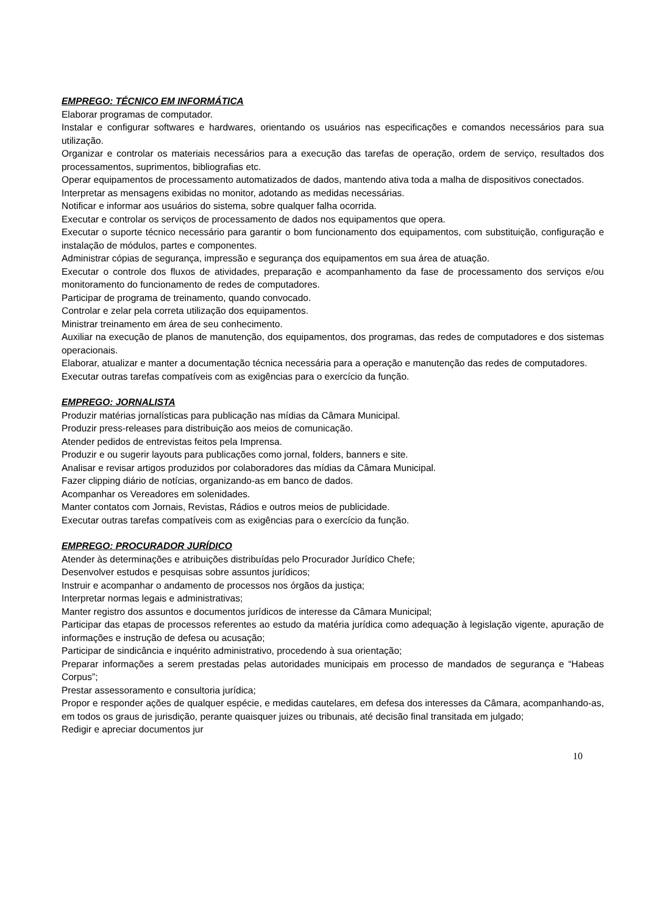EMPREGO: TÉCNICO EM INFORMÁTICA
Elaborar programas de computador.
Instalar e configurar softwares e hardwares, orientando os usuários nas especificações e comandos necessários para sua utilização.
Organizar e controlar os materiais necessários para a execução das tarefas de operação, ordem de serviço, resultados dos processamentos, suprimentos, bibliografias etc.
Operar equipamentos de processamento automatizados de dados, mantendo ativa toda a malha de dispositivos conectados.
Interpretar as mensagens exibidas no monitor, adotando as medidas necessárias.
Notificar e informar aos usuários do sistema, sobre qualquer falha ocorrida.
Executar e controlar os serviços de processamento de dados nos equipamentos que opera.
Executar o suporte técnico necessário para garantir o bom funcionamento dos equipamentos, com substituição, configuração e instalação de módulos, partes e componentes.
Administrar cópias de segurança, impressão e segurança dos equipamentos em sua área de atuação.
Executar o controle dos fluxos de atividades, preparação e acompanhamento da fase de processamento dos serviços e/ou monitoramento do funcionamento de redes de computadores.
Participar de programa de treinamento, quando convocado.
Controlar e zelar pela correta utilização dos equipamentos.
Ministrar treinamento em área de seu conhecimento.
Auxiliar na execução de planos de manutenção, dos equipamentos, dos programas, das redes de computadores e dos sistemas operacionais.
Elaborar, atualizar e manter a documentação técnica necessária para a operação e manutenção das redes de computadores.
Executar outras tarefas compatíveis com as exigências para o exercício da função.
EMPREGO: JORNALISTA
Produzir matérias jornalísticas para publicação nas mídias da Câmara Municipal.
Produzir press-releases para distribuição aos meios de comunicação.
Atender pedidos de entrevistas feitos pela Imprensa.
Produzir e ou sugerir layouts para publicações como jornal, folders, banners e site.
Analisar e revisar artigos produzidos por colaboradores das mídias da Câmara Municipal.
Fazer clipping diário de notícias, organizando-as em banco de dados.
Acompanhar os Vereadores em solenidades.
Manter contatos com Jornais, Revistas, Rádios e outros meios de publicidade.
Executar outras tarefas compatíveis com as exigências para o exercício da função.
EMPREGO: PROCURADOR JURÍDICO
Atender às determinações e atribuições distribuídas pelo Procurador Jurídico Chefe;
Desenvolver estudos e pesquisas sobre assuntos jurídicos;
Instruir e acompanhar o andamento de processos nos órgãos da justiça;
Interpretar normas legais e administrativas;
Manter registro dos assuntos e documentos jurídicos de interesse da Câmara Municipal;
Participar das etapas de processos referentes ao estudo da matéria jurídica como adequação à legislação vigente, apuração de informações e instrução de defesa ou acusação;
Participar de sindicância e inquérito administrativo, procedendo à sua orientação;
Preparar informações a serem prestadas pelas autoridades municipais em processo de mandados de segurança e “Habeas Corpus”;
Prestar assessoramento e consultoria jurídica;
Propor e responder ações de qualquer espécie, e medidas cautelares, em defesa dos interesses da Câmara, acompanhando-as, em todos os graus de jurisdição, perante quaisquer juizes ou tribunais, até decisão final transitada em julgado;
Redigir e apreciar documentos jur
10